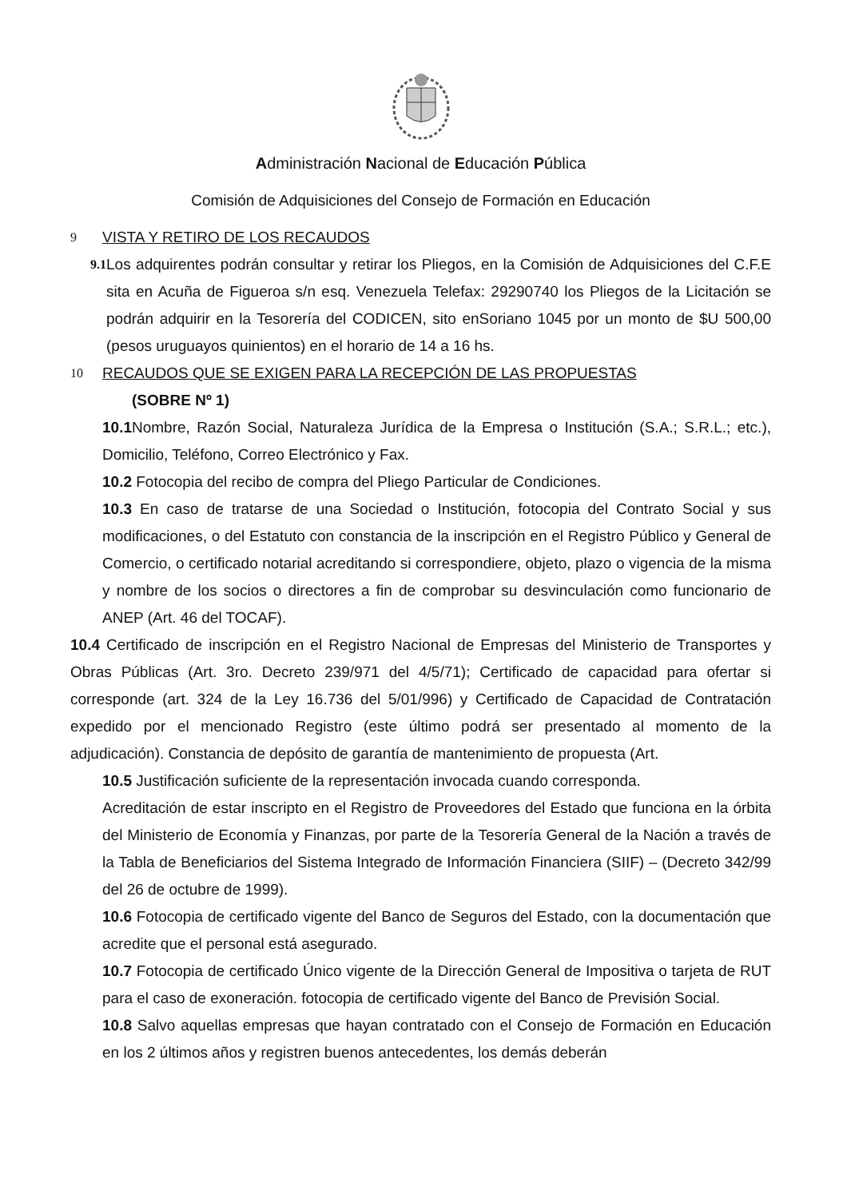Administración Nacional de Educación Pública
Comisión de Adquisiciones del Consejo de Formación en Educación
9 VISTA Y RETIRO DE LOS RECAUDOS
9.1
Los adquirentes podrán consultar y retirar los Pliegos, en la Comisión de Adquisiciones del C.F.E sita en Acuña de Figueroa s/n esq. Venezuela Telefax: 29290740 los Pliegos de la Licitación se podrán adquirir en la Tesorería del CODICEN, sito enSoriano 1045 por un monto de $U 500,00 (pesos uruguayos quinientos) en el horario de 14 a 16 hs.
10 RECAUDOS QUE SE EXIGEN PARA LA RECEPCIÓN DE LAS PROPUESTAS
(SOBRE Nº 1)
10.1 Nombre, Razón Social, Naturaleza Jurídica de la Empresa o Institución (S.A.; S.R.L.; etc.), Domicilio, Teléfono, Correo Electrónico y Fax.
10.2 Fotocopia del recibo de compra del Pliego Particular de Condiciones.
10.3 En caso de tratarse de una Sociedad o Institución, fotocopia del Contrato Social y sus modificaciones, o del Estatuto con constancia de la inscripción en el Registro Público y General de Comercio, o certificado notarial acreditando si correspondiere, objeto, plazo o vigencia de la misma y nombre de los socios o directores a fin de comprobar su desvinculación como funcionario de ANEP (Art. 46 del TOCAF).
10.4 Certificado de inscripción en el Registro Nacional de Empresas del Ministerio de Transportes y Obras Públicas (Art. 3ro. Decreto 239/971 del 4/5/71); Certificado de capacidad para ofertar si corresponde (art. 324 de la Ley 16.736 del 5/01/996) y Certificado de Capacidad de Contratación expedido por el mencionado Registro (este último podrá ser presentado al momento de la adjudicación). Constancia de depósito de garantía de mantenimiento de propuesta (Art.
10.5 Justificación suficiente de la representación invocada cuando corresponda.
Acreditación de estar inscripto en el Registro de Proveedores del Estado que funciona en la órbita del Ministerio de Economía y Finanzas, por parte de la Tesorería General de la Nación a través de la Tabla de Beneficiarios del Sistema Integrado de Información Financiera (SIIF) – (Decreto 342/99 del 26 de octubre de 1999).
10.6 Fotocopia de certificado vigente del Banco de Seguros del Estado, con la documentación que acredite que el personal está asegurado.
10.7 Fotocopia de certificado Único vigente de la Dirección General de Impositiva o tarjeta de RUT para el caso de exoneración. fotocopia de certificado vigente del Banco de Previsión Social.
10.8 Salvo aquellas empresas que hayan contratado con el Consejo de Formación en Educación en los 2 últimos años y registren buenos antecedentes, los demás deberán